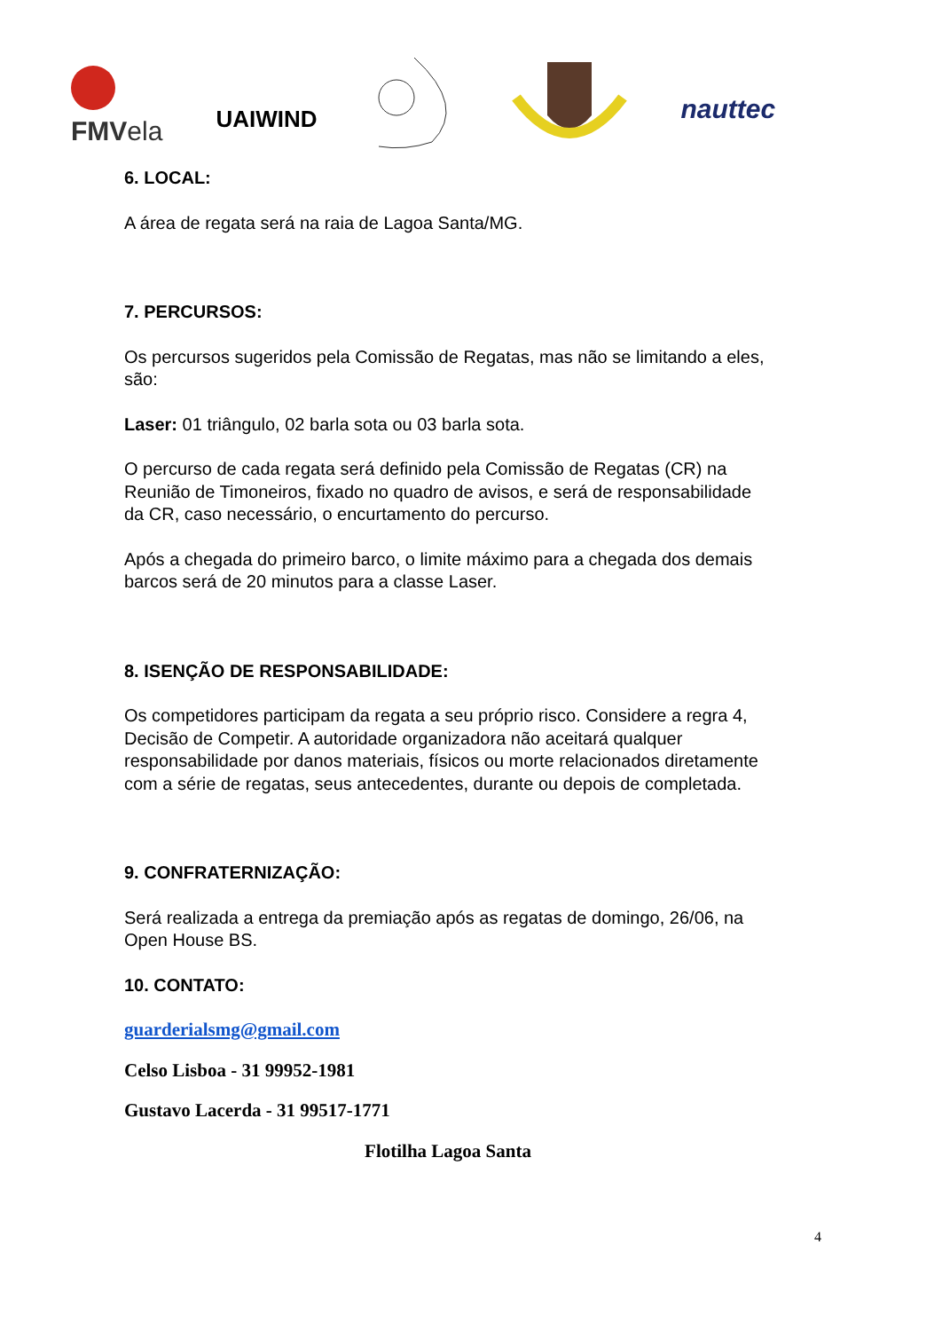FMVela
UAIWIND
nauttec
6. LOCAL:
A área de regata será na raia de Lagoa Santa/MG.
7. PERCURSOS:
Os percursos sugeridos pela Comissão de Regatas, mas não se limitando a eles, são:
Laser: 01 triângulo, 02 barla sota ou 03 barla sota.
O percurso de cada regata será definido pela Comissão de Regatas (CR) na Reunião de Timoneiros, fixado no quadro de avisos, e será de responsabilidade da CR, caso necessário, o encurtamento do percurso.
Após a chegada do primeiro barco, o limite máximo para a chegada dos demais barcos será de 20 minutos para a classe Laser.
8. ISENÇÃO DE RESPONSABILIDADE:
Os competidores participam da regata a seu próprio risco. Considere a regra 4, Decisão de Competir. A autoridade organizadora não aceitará qualquer responsabilidade por danos materiais, físicos ou morte relacionados diretamente com a série de regatas, seus antecedentes, durante ou depois de completada.
9. CONFRATERNIZAÇÃO:
Será realizada a entrega da premiação após as regatas de domingo, 26/06, na Open House BS.
10. CONTATO:
guarderialsmg@gmail.com
Celso Lisboa - 31 99952-1981
Gustavo Lacerda - 31 99517-1771
Flotilha Lagoa Santa
4